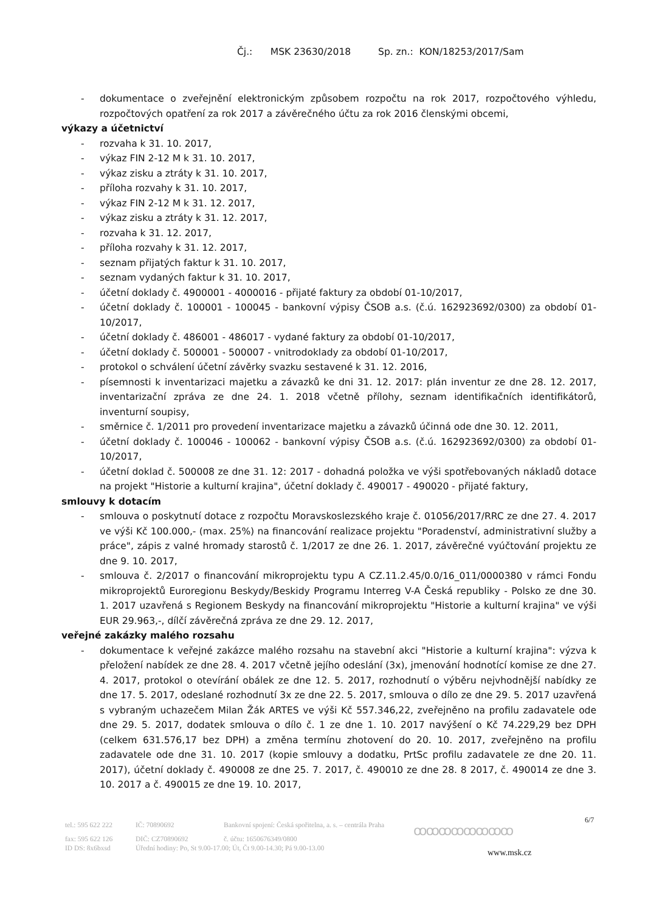Čj.: MSK 23630/2018 Sp. zn.: KON/18253/2017/Sam
- dokumentace o zveřejnění elektronickým způsobem rozpočtu na rok 2017, rozpočtového výhledu, rozpočtových opatření za rok 2017 a závěrečného účtu za rok 2016 členskými obcemi,
výkazy a účetnictví
- rozvaha k 31. 10. 2017,
- výkaz FIN 2-12 M k 31. 10. 2017,
- výkaz zisku a ztráty k 31. 10. 2017,
- příloha rozvahy k 31. 10. 2017,
- výkaz FIN 2-12 M k 31. 12. 2017,
- výkaz zisku a ztráty k 31. 12. 2017,
- rozvaha k 31. 12. 2017,
- příloha rozvahy k 31. 12. 2017,
- seznam přijatých faktur k 31. 10. 2017,
- seznam vydaných faktur k 31. 10. 2017,
- účetní doklady č. 4900001 - 4000016 - přijaté faktury za období 01-10/2017,
- účetní doklady č. 100001 - 100045 - bankovní výpisy ČSOB a.s. (č.ú. 162923692/0300) za období 01-10/2017,
- účetní doklady č. 486001 - 486017 - vydané faktury za období 01-10/2017,
- účetní doklady č. 500001 - 500007 - vnitrodoklady za období 01-10/2017,
- protokol o schválení účetní závěrky svazku sestavené k 31. 12. 2016,
- písemnosti k inventarizaci majetku a závazků ke dni 31. 12. 2017: plán inventur ze dne 28. 12. 2017, inventarizační zpráva ze dne 24. 1. 2018 včetně přílohy, seznam identifikačních identifikátorů, inventurní soupisy,
- směrnice č. 1/2011 pro provedení inventarizace majetku a závazků účinná ode dne 30. 12. 2011,
- účetní doklady č. 100046 - 100062 - bankovní výpisy ČSOB a.s. (č.ú. 162923692/0300) za období 01-10/2017,
- účetní doklad č. 500008 ze dne 31. 12: 2017 - dohadná položka ve výši spotřebovaných nákladů dotace na projekt "Historie a kulturní krajina", účetní doklady č. 490017 - 490020 - přijaté faktury,
smlouvy k dotacím
- smlouva o poskytnutí dotace z rozpočtu Moravskoslezského kraje č. 01056/2017/RRC ze dne 27. 4. 2017 ve výši Kč 100.000,- (max. 25%) na financování realizace projektu "Poradenství, administrativní služby a práce", zápis z valné hromady starostů č. 1/2017 ze dne 26. 1. 2017, závěrečné vyúčtování projektu ze dne 9. 10. 2017,
- smlouva č. 2/2017 o financování mikroprojektu typu A CZ.11.2.45/0.0/16_011/0000380 v rámci Fondu mikroprojektů Euroregionu Beskydy/Beskidy Programu Interreg V-A Česká republiky - Polsko ze dne 30. 1. 2017 uzavřená s Regionem Beskydy na financování mikroprojektu "Historie a kulturní krajina" ve výši EUR 29.963,-, dílčí závěrečná zpráva ze dne 29. 12. 2017,
veřejné zakázky malého rozsahu
- dokumentace k veřejné zakázce malého rozsahu na stavební akci "Historie a kulturní krajina": výzva k přeložení nabídek ze dne 28. 4. 2017 včetně jejího odeslání (3x), jmenování hodnotící komise ze dne 27. 4. 2017, protokol o otevírání obálek ze dne 12. 5. 2017, rozhodnutí o výběru nejvhodnější nabídky ze dne 17. 5. 2017, odeslané rozhodnutí 3x ze dne 22. 5. 2017, smlouva o dílo ze dne 29. 5. 2017 uzavřená s vybraným uchazečem Milan Žák ARTES ve výši Kč 557.346,22, zveřejněno na profilu zadavatele ode dne 29. 5. 2017, dodatek smlouva o dílo č. 1 ze dne 1. 10. 2017 navýšení o Kč 74.229,29 bez DPH (celkem 631.576,17 bez DPH) a změna termínu zhotovení do 20. 10. 2017, zveřejněno na profilu zadavatele ode dne 31. 10. 2017 (kopie smlouvy a dodatku, PrtSc profilu zadavatele ze dne 20. 11. 2017), účetní doklady č. 490008 ze dne 25. 7. 2017, č. 490010 ze dne 28. 8 2017, č. 490014 ze dne 3. 10. 2017 a č. 490015 ze dne 19. 10. 2017,
6/7
tel.: 595 622 222 IČ: 70890692 Bankovní spojení: Česká spořitelna, a. s. – centrála Praha
fax: 595 622 126 DIČ: CZ70890692 č. účtu: 1650676349/0800
ID DS: 8x6bxsd Úřední hodiny: Po, St 9.00-17.00; Út, Čt 9.00-14.30; Pá 9.00-13.00
ꝏꝏꝏꝏꝏꝏꝏꝏ
www.msk.cz